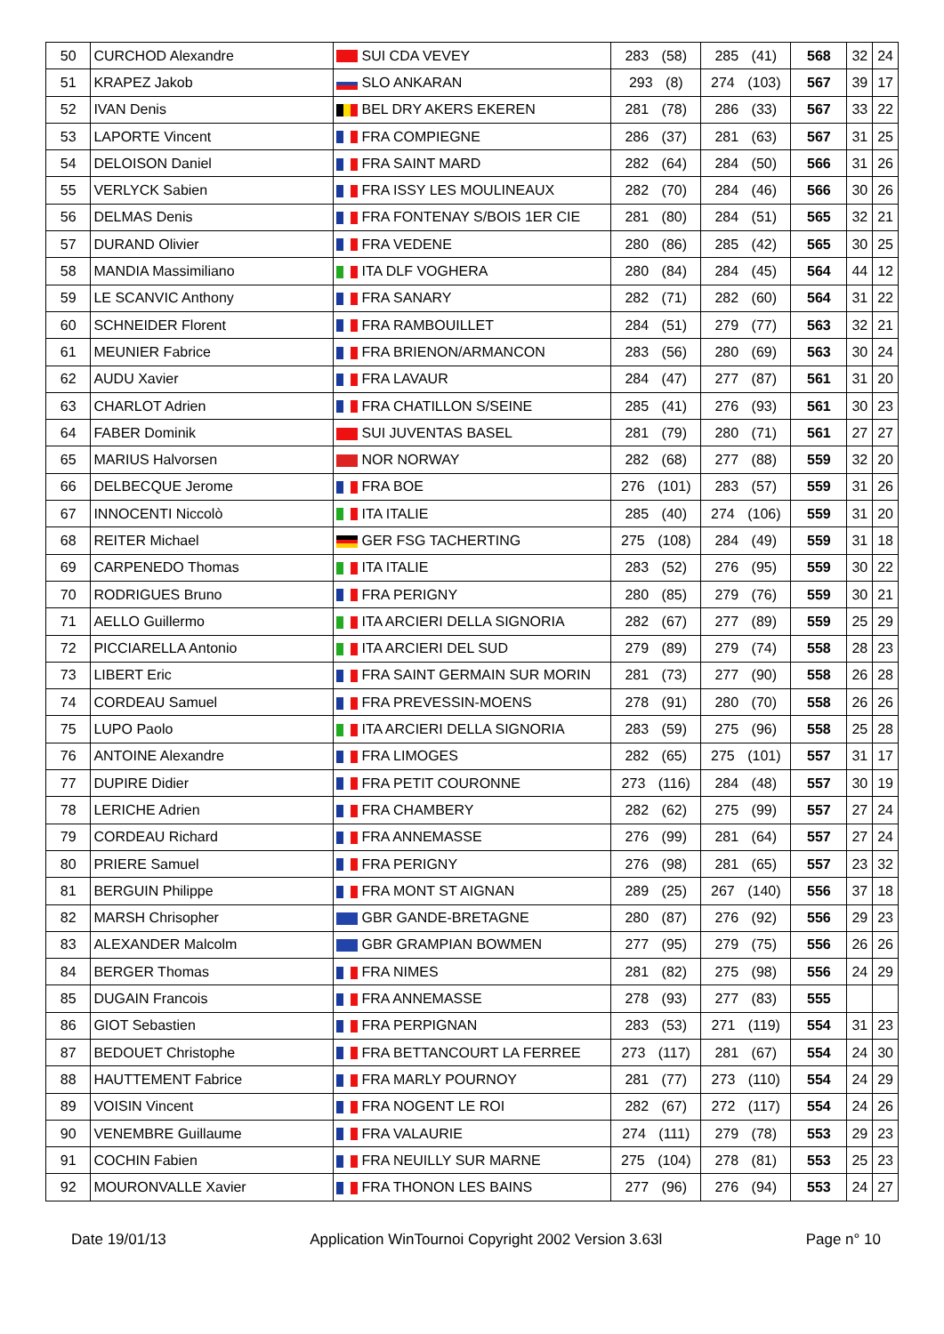| 50 | CURCHOD Alexandre | SUI CDA VEVEY | 283 (58) | 285 (41) | 568 | 32 | 24 |
| 51 | KRAPEZ Jakob | SLO ANKARAN | 293 (8) | 274 (103) | 567 | 39 | 17 |
| 52 | IVAN Denis | BEL DRY AKERS EKEREN | 281 (78) | 286 (33) | 567 | 33 | 22 |
| 53 | LAPORTE Vincent | FRA COMPIEGNE | 286 (37) | 281 (63) | 567 | 31 | 25 |
| 54 | DELOISON Daniel | FRA SAINT MARD | 282 (64) | 284 (50) | 566 | 31 | 26 |
| 55 | VERLYCK Sabien | FRA ISSY LES MOULINEAUX | 282 (70) | 284 (46) | 566 | 30 | 26 |
| 56 | DELMAS Denis | FRA FONTENAY S/BOIS 1ER CIE | 281 (80) | 284 (51) | 565 | 32 | 21 |
| 57 | DURAND Olivier | FRA VEDENE | 280 (86) | 285 (42) | 565 | 30 | 25 |
| 58 | MANDIA Massimiliano | ITA DLF VOGHERA | 280 (84) | 284 (45) | 564 | 44 | 12 |
| 59 | LE SCANVIC Anthony | FRA SANARY | 282 (71) | 282 (60) | 564 | 31 | 22 |
| 60 | SCHNEIDER Florent | FRA RAMBOUILLET | 284 (51) | 279 (77) | 563 | 32 | 21 |
| 61 | MEUNIER Fabrice | FRA BRIENON/ARMANCON | 283 (56) | 280 (69) | 563 | 30 | 24 |
| 62 | AUDU Xavier | FRA LAVAUR | 284 (47) | 277 (87) | 561 | 31 | 20 |
| 63 | CHARLOT Adrien | FRA CHATILLON S/SEINE | 285 (41) | 276 (93) | 561 | 30 | 23 |
| 64 | FABER Dominik | SUI JUVENTAS BASEL | 281 (79) | 280 (71) | 561 | 27 | 27 |
| 65 | MARIUS Halvorsen | NOR NORWAY | 282 (68) | 277 (88) | 559 | 32 | 20 |
| 66 | DELBECQUE Jerome | FRA BOE | 276 (101) | 283 (57) | 559 | 31 | 26 |
| 67 | INNOCENTI Niccolò | ITA ITALIE | 285 (40) | 274 (106) | 559 | 31 | 20 |
| 68 | REITER Michael | GER FSG TACHERTING | 275 (108) | 284 (49) | 559 | 31 | 18 |
| 69 | CARPENEDO Thomas | ITA ITALIE | 283 (52) | 276 (95) | 559 | 30 | 22 |
| 70 | RODRIGUES Bruno | FRA PERIGNY | 280 (85) | 279 (76) | 559 | 30 | 21 |
| 71 | AELLO Guillermo | ITA ARCIERI DELLA SIGNORIA | 282 (67) | 277 (89) | 559 | 25 | 29 |
| 72 | PICCIARELLA Antonio | ITA ARCIERI DEL SUD | 279 (89) | 279 (74) | 558 | 28 | 23 |
| 73 | LIBERT Eric | FRA SAINT GERMAIN SUR MORIN | 281 (73) | 277 (90) | 558 | 26 | 28 |
| 74 | CORDEAU Samuel | FRA PREVESSIN-MOENS | 278 (91) | 280 (70) | 558 | 26 | 26 |
| 75 | LUPO Paolo | ITA ARCIERI DELLA SIGNORIA | 283 (59) | 275 (96) | 558 | 25 | 28 |
| 76 | ANTOINE Alexandre | FRA LIMOGES | 282 (65) | 275 (101) | 557 | 31 | 17 |
| 77 | DUPIRE Didier | FRA PETIT COURONNE | 273 (116) | 284 (48) | 557 | 30 | 19 |
| 78 | LERICHE Adrien | FRA CHAMBERY | 282 (62) | 275 (99) | 557 | 27 | 24 |
| 79 | CORDEAU Richard | FRA ANNEMASSE | 276 (99) | 281 (64) | 557 | 27 | 24 |
| 80 | PRIERE Samuel | FRA PERIGNY | 276 (98) | 281 (65) | 557 | 23 | 32 |
| 81 | BERGUIN Philippe | FRA MONT ST AIGNAN | 289 (25) | 267 (140) | 556 | 37 | 18 |
| 82 | MARSH Chrisopher | GBR GANDE-BRETAGNE | 280 (87) | 276 (92) | 556 | 29 | 23 |
| 83 | ALEXANDER Malcolm | GBR GRAMPIAN BOWMEN | 277 (95) | 279 (75) | 556 | 26 | 26 |
| 84 | BERGER Thomas | FRA NIMES | 281 (82) | 275 (98) | 556 | 24 | 29 |
| 85 | DUGAIN Francois | FRA ANNEMASSE | 278 (93) | 277 (83) | 555 | | |
| 86 | GIOT Sebastien | FRA PERPIGNAN | 283 (53) | 271 (119) | 554 | 31 | 23 |
| 87 | BEDOUET Christophe | FRA BETTANCOURT LA FERREE | 273 (117) | 281 (67) | 554 | 24 | 30 |
| 88 | HAUTTEMENT Fabrice | FRA MARLY POURNOY | 281 (77) | 273 (110) | 554 | 24 | 29 |
| 89 | VOISIN Vincent | FRA NOGENT LE ROI | 282 (67) | 272 (117) | 554 | 24 | 26 |
| 90 | VENEMBRE Guillaume | FRA VALAURIE | 274 (111) | 279 (78) | 553 | 29 | 23 |
| 91 | COCHIN Fabien | FRA NEUILLY SUR MARNE | 275 (104) | 278 (81) | 553 | 25 | 23 |
| 92 | MOURONVALLE Xavier | FRA THONON LES BAINS | 277 (96) | 276 (94) | 553 | 24 | 27 |
Date 19/01/13 Application WinTournoi Copyright 2002 Version 3.63l Page n° 10